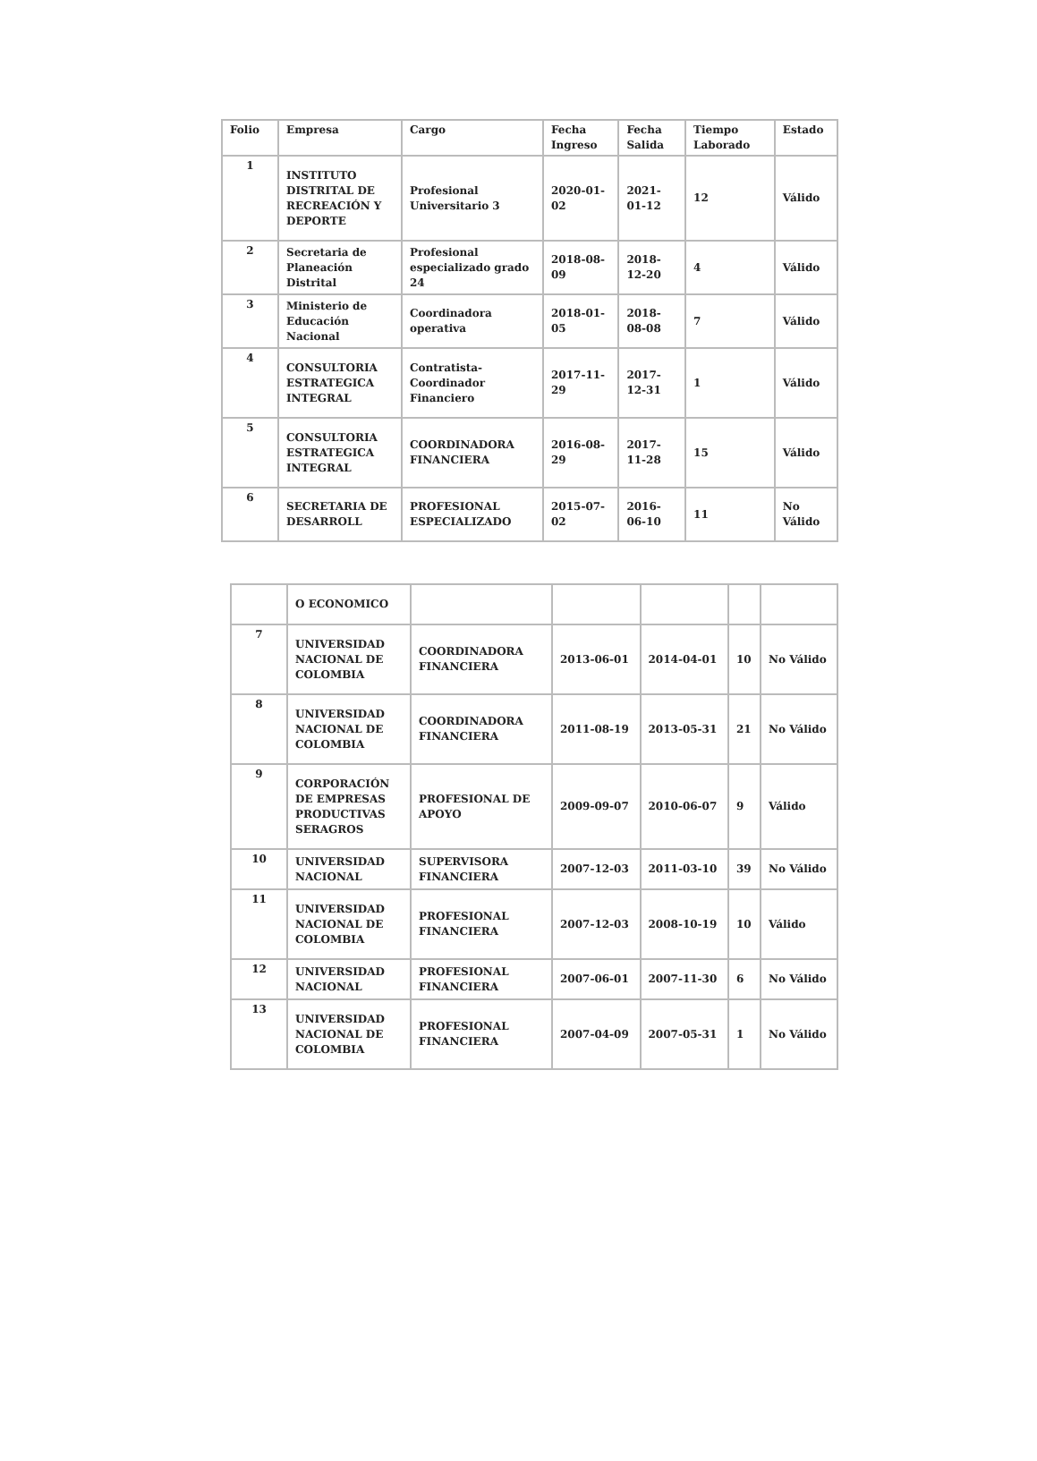| Folio | Empresa | Cargo | Fecha Ingreso | Fecha Salida | Tiempo Laborado | Estado |
| --- | --- | --- | --- | --- | --- | --- |
| 1 | INSTITUTO DISTRITAL DE RECREACIÓN Y DEPORTE | Profesional Universitario 3 | 2020-01-02 | 2021-01-12 | 12 | Válido |
| 2 | Secretaria de Planeación Distrital | Profesional especializado grado 24 | 2018-08-09 | 2018-12-20 | 4 | Válido |
| 3 | Ministerio de Educación Nacional | Coordinadora operativa | 2018-01-05 | 2018-08-08 | 7 | Válido |
| 4 | CONSULTORIA ESTRATEGICA INTEGRAL | Contratista-Coordinador Financiero | 2017-11-29 | 2017-12-31 | 1 | Válido |
| 5 | CONSULTORIA ESTRATEGICA INTEGRAL | COORDINADORA FINANCIERA | 2016-08-29 | 2017-11-28 | 15 | Válido |
| 6 | SECRETARIA DE DESARROLL | PROFESIONAL ESPECIALIZADO | 2015-07-02 | 2016-06-10 | 11 | No Válido |
| | O ECONOMICO | | | | | |
| 7 | UNIVERSIDAD NACIONAL DE COLOMBIA | COORDINADORA FINANCIERA | 2013-06-01 | 2014-04-01 | 10 | No Válido |
| 8 | UNIVERSIDAD NACIONAL DE COLOMBIA | COORDINADORA FINANCIERA | 2011-08-19 | 2013-05-31 | 21 | No Válido |
| 9 | CORPORACIÓN DE EMPRESAS PRODUCTIVAS SERAGROS | PROFESIONAL DE APOYO | 2009-09-07 | 2010-06-07 | 9 | Válido |
| 10 | UNIVERSIDAD NACIONAL | SUPERVISORA FINANCIERA | 2007-12-03 | 2011-03-10 | 39 | No Válido |
| 11 | UNIVERSIDAD NACIONAL DE COLOMBIA | PROFESIONAL FINANCIERA | 2007-12-03 | 2008-10-19 | 10 | Válido |
| 12 | UNIVERSIDAD NACIONAL | PROFESIONAL FINANCIERA | 2007-06-01 | 2007-11-30 | 6 | No Válido |
| 13 | UNIVERSIDAD NACIONAL DE COLOMBIA | PROFESIONAL FINANCIERA | 2007-04-09 | 2007-05-31 | 1 | No Válido |